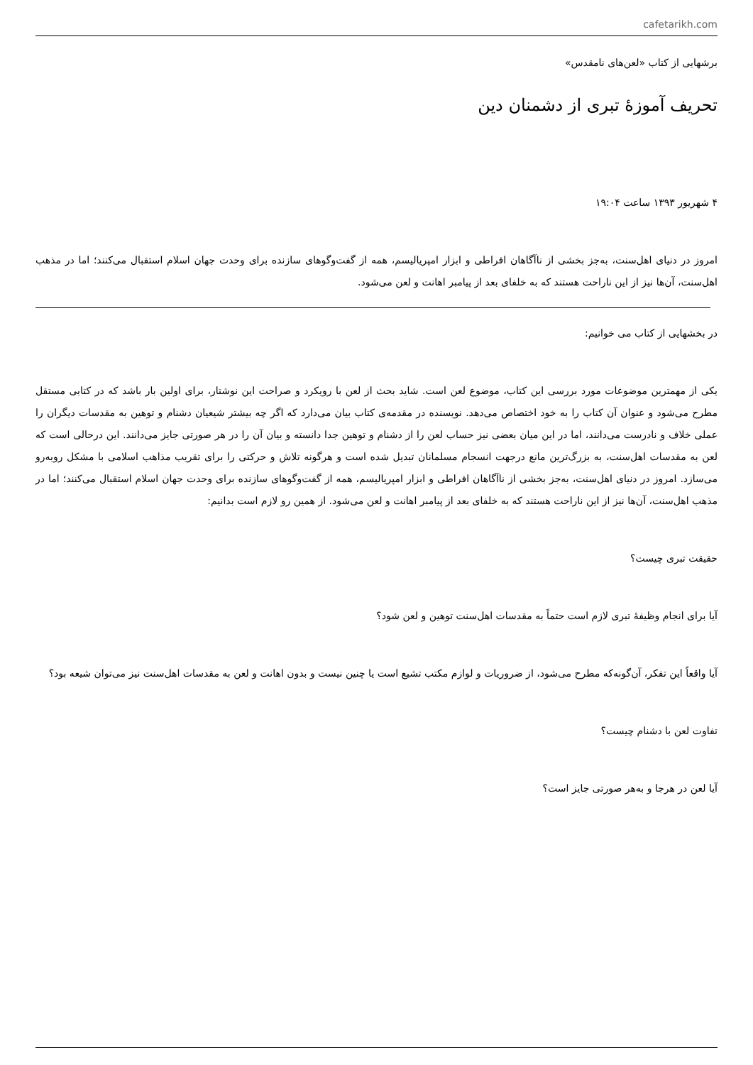cafetarikh.com
برشهایی از کتاب «لعن‌های نامقدس»
تحریف آموزهٔ تبری از دشمنان دین
۴ شهریور ۱۳۹۳ ساعت ۱۹:۰۴
امروز در دنیای اهل‌سنت، به‌جز بخشی از ناآگاهان افراطی و ابزار امپریالیسم، همه از گفت‌وگوهای سازنده برای وحدت جهان اسلام استقبال می‌کنند؛ اما در مذهب اهل‌سنت، آن‌ها نیز از این ناراحت هستند که به خلفای بعد از پیامبر اهانت و لعن می‌شود.
در بخشهایی از کتاب می خوانیم:
یکی از مهمترین موضوعات مورد بررسی این کتاب، موضوع لعن است. شاید بحث از لعن با رویکرد و صراحت این نوشتار، برای اولین بار باشد که در کتابی مستقل مطرح می‌شود و عنوان آن کتاب را به خود اختصاص می‌دهد. نویسنده در مقدمه‌ی کتاب بیان می‌دارد که اگر چه بیشتر شیعیان دشنام و توهین به مقدسات دیگران را عملی خلاف و نادرست می‌دانند، اما در این میان بعضی نیز حساب لعن را از دشنام و توهین جدا دانسته و بیان آن را در هر صورتی جایز می‌دانند. این درحالی است که لعن به مقدسات اهل‌سنت، به بزرگ‌ترین مانع درجهت انسجام مسلمانان تبدیل شده است و هرگونه تلاش و حرکتی را برای تقریب مذاهب اسلامی با مشکل روبه‌رو می‌سازد. امروز در دنیای اهل‌سنت، به‌جز بخشی از ناآگاهان افراطی و ابزار امپریالیسم، همه از گفت‌وگوهای سازنده برای وحدت جهان اسلام استقبال می‌کنند؛ اما در مذهب اهل‌سنت، آن‌ها نیز از این ناراحت هستند که به خلفای بعد از پیامبر اهانت و لعن می‌شود. از همین رو لازم است بدانیم:
حقیقت تبری چیست؟
آیا برای انجام وظیفهٔ تبری لازم است حتماً به مقدسات اهل‌سنت توهین و لعن شود؟
آیا واقعاً این تفکر، آن‌گونه‌که مطرح می‌شود، از ضروریات و لوازم مکتب تشیع است یا چنین نیست و بدون اهانت و لعن به مقدسات اهل‌سنت نیز می‌توان شیعه بود؟
تفاوت لعن با دشنام چیست؟
آیا لعن در هرجا و به‌هر صورتی جایز است؟